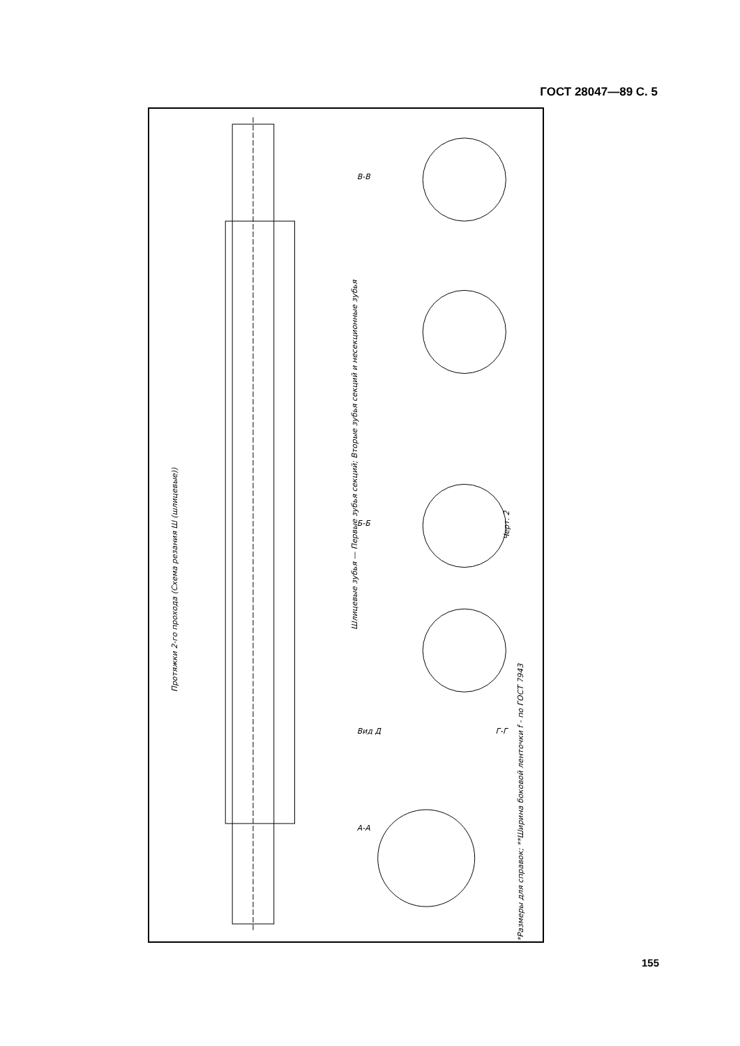ГОСТ 28047—89 С. 5
Протяжки 2-го прохода (Схема резания Ш (шлицевые))
Шлицевые зубья — Первые зубья секций; Вторые зубья секций и несекционные зубья
Черт. 2
*Размеры для справок; **Ширина боковой ленточки f - по ГОСТ 7943
В-В
Б-Б
А-А
Вид Д
Г-Г
155